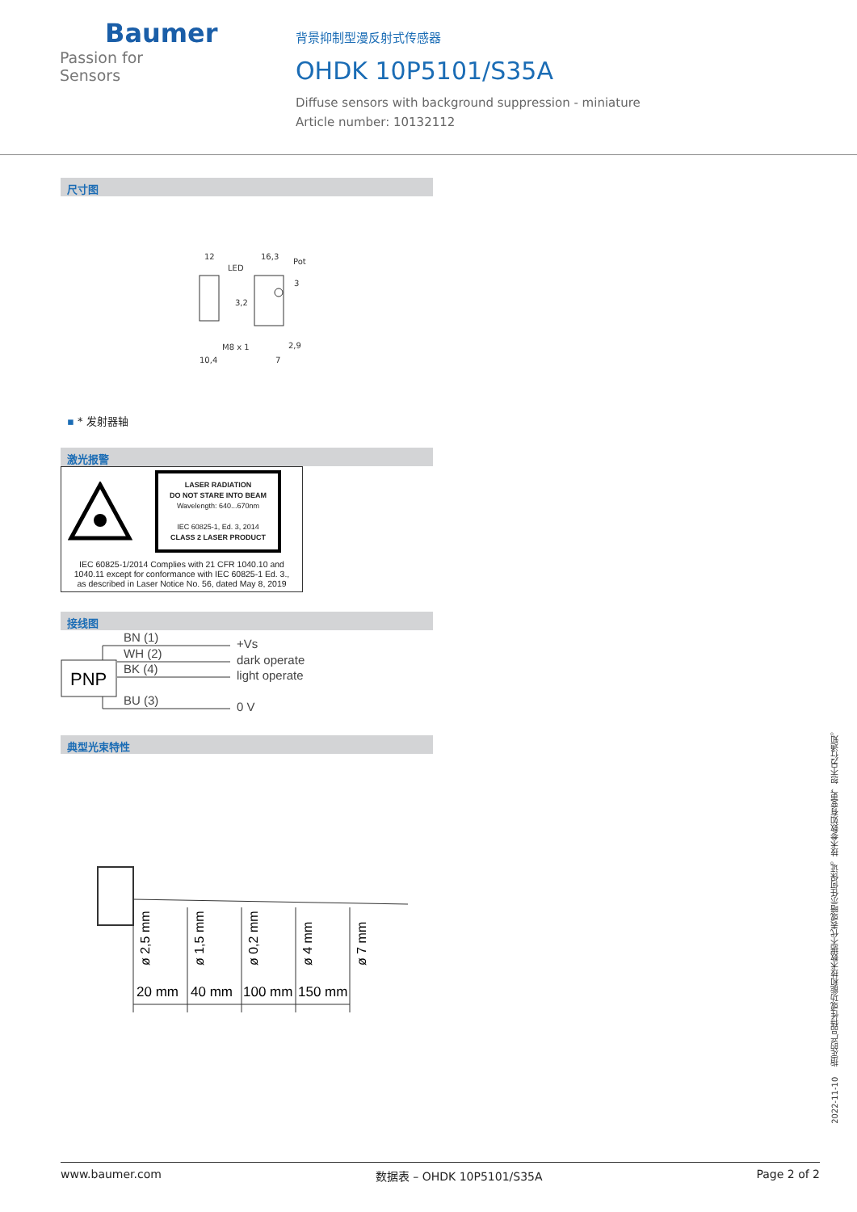Baumer
Passion for Sensors
背景抑制型漫反射式传感器
OHDK 10P5101/S35A
Diffuse sensors with background suppression - miniature
Article number: 10132112
尺寸图
12
16,3
LED
Pot
3
3,2
M8 x 1
10,4
7
2,9
▪ * 发射器轴
激光报警
LASER RADIATION
DO NOT STARE INTO BEAM
Wavelength: 640...670nm
IEC 60825-1, Ed. 3, 2014
CLASS 2 LASER PRODUCT
IEC 60825-1/2014 Complies with 21 CFR 1040.10 and
1040.11 except for conformance with IEC 60825-1 Ed. 3.,
as described in Laser Notice No. 56, dated May 8, 2019
接线图
PNP
BN (1)
WH (2)
BK (4)
BU (3)
+Vs
dark operate
light operate
0 V
典型光束特性
20 mm
40 mm
100 mm
150 mm
ø 2,5 mm
ø 1,5 mm
ø 0,2 mm
ø 4 mm
ø 7 mm
2022-11-10 指定的产品特性或功能和技术数据不代表或暗示任何保证。技术参数如有变更，恕不另行通知。
www.baumer.com 数据表 – OHDK 10P5101/S35A Page 2 of 2